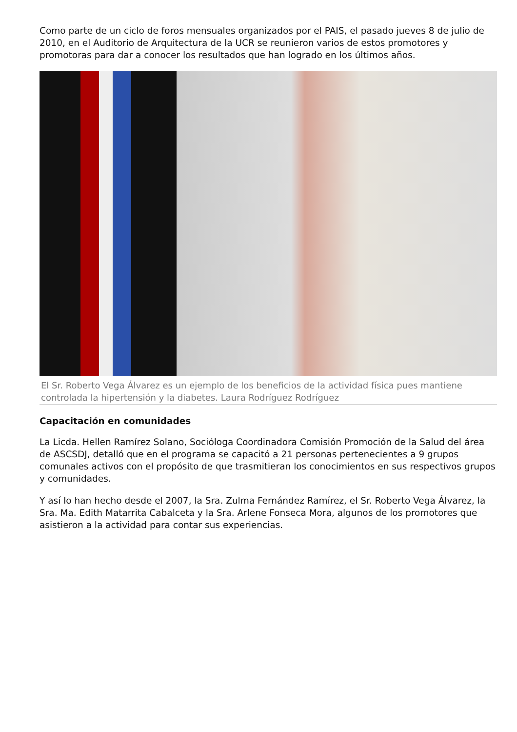Como parte de un ciclo de foros mensuales organizados por el PAIS, el pasado jueves 8 de julio de 2010, en el Auditorio de Arquitectura de la UCR se reunieron varios de estos promotores y promotoras para dar a conocer los resultados que han logrado en los últimos años.
El Sr. Roberto Vega Álvarez es un ejemplo de los beneficios de la actividad física pues mantiene controlada la hipertensión y la diabetes. Laura Rodríguez Rodríguez
Capacitación en comunidades
La Licda. Hellen Ramírez Solano, Socióloga Coordinadora Comisión Promoción de la Salud del área de ASCSDJ, detalló que en el programa se capacitó a 21 personas pertenecientes a 9 grupos comunales activos con el propósito de que trasmitieran los conocimientos en sus respectivos grupos y comunidades.
Y así lo han hecho desde el 2007, la Sra. Zulma Fernández Ramírez, el Sr. Roberto Vega Álvarez, la Sra. Ma. Edith Matarrita Cabalceta y la Sra. Arlene Fonseca Mora, algunos de los promotores que asistieron a la actividad para contar sus experiencias.